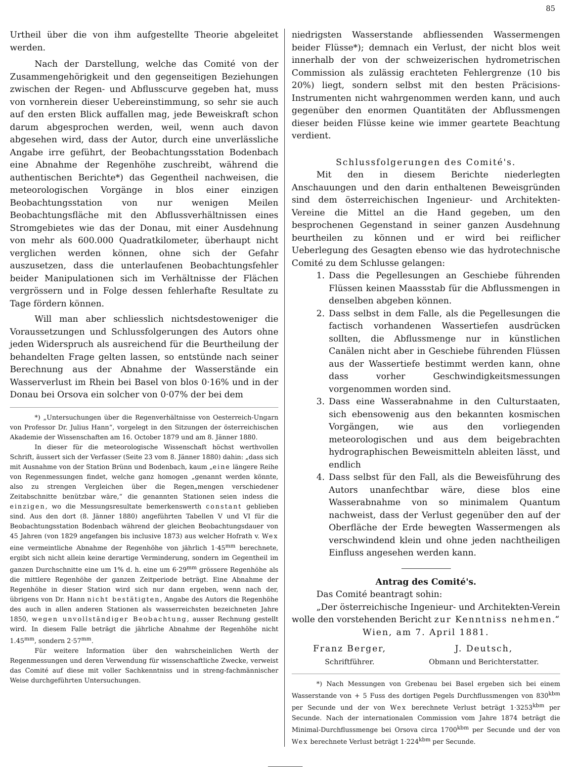85
Urtheil über die von ihm aufgestellte Theorie abgeleitet werden.
Nach der Darstellung, welche das Comité von der Zusammengehörigkeit und den gegenseitigen Beziehungen zwischen der Regen- und Abflusscurve gegeben hat, muss von vornherein dieser Uebereinstimmung, so sehr sie auch auf den ersten Blick auffallen mag, jede Beweiskraft schon darum abgesprochen werden, weil, wenn auch davon abgesehen wird, dass der Autor, durch eine unverlässliche Angabe irre geführt, der Beobachtungsstation Bodenbach eine Abnahme der Regenhöhe zuschreibt, während die authentischen Berichte*) das Gegentheil nachweisen, die meteorologischen Vorgänge in blos einer einzigen Beobachtungsstation von nur wenigen Meilen Beobachtungsfläche mit den Abflussverhältnissen eines Stromgebietes wie das der Donau, mit einer Ausdehnung von mehr als 600.000 Quadratkilometer, überhaupt nicht verglichen werden können, ohne sich der Gefahr auszusetzen, dass die unterlaufenen Beobachtungsfehler beider Manipulationen sich im Verhältnisse der Flächen vergrössern und in Folge dessen fehlerhafte Resultate zu Tage fördern können.
Will man aber schliesslich nichtsdestoweniger die Voraussetzungen und Schlussfolgerungen des Autors ohne jeden Widerspruch als ausreichend für die Beurtheilung der behandelten Frage gelten lassen, so entstünde nach seiner Berechnung aus der Abnahme der Wasserstände ein Wasserverlust im Rhein bei Basel von blos 0·16% und in der Donau bei Orsova ein solcher von 0·07% der bei dem
*) „Untersuchungen über die Regenverhältnisse von Oesterreich-Ungarn von Professor Dr. Julius Hann“, vorgelegt in den Sitzungen der österreichischen Akademie der Wissenschaften am 16. October 1879 und am 8. Jänner 1880.
In dieser für die meteorologische Wissenschaft höchst werthvollen Schrift, äussert sich der Verfasser (Seite 23 vom 8. Jänner 1880) dahin: „dass sich mit Ausnahme von der Station Brünn und Bodenbach, kaum „eine längere Reihe von Regenmessungen findet, welche ganz homogen „genannt werden könnte, also zu strengen Vergleichen über die Regen„mengen verschiedener Zeitabschnitte benützbar wäre,“ die genannten Stationen seien indess die einzigen, wo die Messungsresultate bemerkenswerth constant geblieben sind. Aus den dort (8. Jänner 1880) angeführten Tabellen V und VI für die Beobachtungsstation Bodenbach während der gleichen Beobachtungsdauer von 45 Jahren (von 1829 angefangen bis inclusive 1873) aus welcher Hofrath v. Wex eine vermeintliche Abnahme der Regenhöhe von jährlich 1·45<sup>mm</sup> berechnete, ergibt sich nicht allein keine derartige Verminderung, sondern im Gegentheil im ganzen Durchschnitte eine um 1% d. h. eine um 6·29<sup>mm</sup> grössere Regenhöhe als die mittlere Regenhöhe der ganzen Zeitperiode beträgt. Eine Abnahme der Regenhöhe in dieser Station wird sich nur dann ergeben, wenn nach der, übrigens von Dr. Hann nicht bestätigten, Angabe des Autors die Regenhöhe des auch in allen anderen Stationen als wasserreichsten bezeichneten Jahre 1850, wegen unvollständiger Beobachtung, ausser Rechnung gestellt wird. In diesem Falle beträgt die jährliche Abnahme der Regenhöhe nicht 1.45<sup>mm</sup>, sondern 2·57<sup>mm</sup>.
Für weitere Information über den wahrscheinlichen Werth der Regenmessungen und deren Verwendung für wissenschaftliche Zwecke, verweist das Comité auf diese mit voller Sachkenntniss und in streng-fachmännischer Weise durchgeführten Untersuchungen.
niedrigsten Wasserstande abfliessenden Wassermengen beider Flüsse*); demnach ein Verlust, der nicht blos weit innerhalb der von der schweizerischen hydrometrischen Commission als zulässig erachteten Fehlergrenze (10 bis 20%) liegt, sondern selbst mit den besten Präcisions-Instrumenten nicht wahrgenommen werden kann, und auch gegenüber den enormen Quantitäten der Abflussmengen dieser beiden Flüsse keine wie immer geartete Beachtung verdient.
Schlussfolgerungen des Comité's.
Mit den in diesem Berichte niederlegten Anschauungen und den darin enthaltenen Beweisgründen sind dem österreichischen Ingenieur- und Architekten-Vereine die Mittel an die Hand gegeben, um den besprochenen Gegenstand in seiner ganzen Ausdehnung beurtheilen zu können und er wird bei reiflicher Ueberlegung des Gesagten ebenso wie das hydrotechnische Comité zu dem Schlusse gelangen:
1. Dass die Pegellesungen an Geschiebe führenden Flüssen keinen Maassstab für die Abflussmengen in denselben abgeben können.
2. Dass selbst in dem Falle, als die Pegellesungen die factisch vorhandenen Wassertiefen ausdrücken sollten, die Abflussmenge nur in künstlichen Canälen nicht aber in Geschiebe führenden Flüssen aus der Wassertiefe bestimmt werden kann, ohne dass vorher Geschwindigkeitsmessungen vorgenommen worden sind.
3. Dass eine Wasserabnahme in den Culturstaaten, sich ebensowenig aus den bekannten kosmischen Vorgängen, wie aus den vorliegenden meteorologischen und aus dem beigebrachten hydrographischen Beweismitteln ableiten lässt, und endlich
4. Dass selbst für den Fall, als die Beweisführung des Autors unanfechtbar wäre, diese blos eine Wasserabnahme von so minimalem Quantum nachweist, dass der Verlust gegenüber den auf der Oberfläche der Erde bewegten Wassermengen als verschwindend klein und ohne jeden nachtheiligen Einfluss angesehen werden kann.
Antrag des Comité's.
Das Comité beantragt sohin:
„Der österreichische Ingenieur- und Architekten-Verein wolle den vorstehenden Bericht zur Kenntniss nehmen.“
Wien, am 7. April 1881.
Franz Berger,
Schriftführer.
J. Deutsch,
Obmann und Berichterstatter.
*) Nach Messungen von Grebenau bei Basel ergeben sich bei einem Wasserstande von + 5 Fuss des dortigen Pegels Durchflussmengen von 830<sup>kbm</sup> per Secunde und der von Wex berechnete Verlust beträgt 1·3253<sup>kbm</sup> per Secunde. Nach der internationalen Commission vom Jahre 1874 beträgt die Minimal-Durchflussmenge bei Orsova circa 1700<sup>kbm</sup> per Secunde und der von Wex berechnete Verlust beträgt 1·224<sup>kbm</sup> per Secunde.